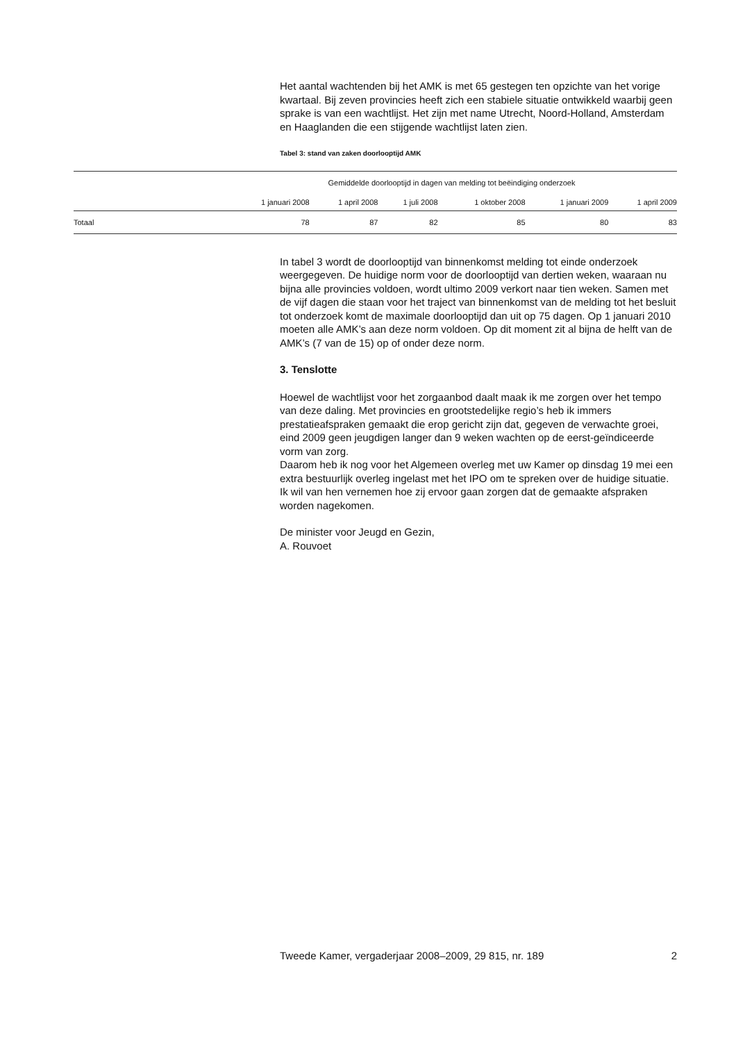Het aantal wachtenden bij het AMK is met 65 gestegen ten opzichte van het vorige kwartaal. Bij zeven provincies heeft zich een stabiele situatie ontwikkeld waarbij geen sprake is van een wachtlijst. Het zijn met name Utrecht, Noord-Holland, Amsterdam en Haaglanden die een stijgende wachtlijst laten zien.
Tabel 3: stand van zaken doorlooptijd AMK
| | Gemiddelde doorlooptijd in dagen van melding tot beëindiging onderzoek | | | | | |
| --- | --- | --- | --- | --- | --- | --- |
| | 1 januari 2008 | 1 april 2008 | 1 juli 2008 | 1 oktober 2008 | 1 januari 2009 | 1 april 2009 |
| Totaal | 78 | 87 | 82 | 85 | 80 | 83 |
In tabel 3 wordt de doorlooptijd van binnenkomst melding tot einde onderzoek weergegeven. De huidige norm voor de doorlooptijd van dertien weken, waaraan nu bijna alle provincies voldoen, wordt ultimo 2009 verkort naar tien weken. Samen met de vijf dagen die staan voor het traject van binnenkomst van de melding tot het besluit tot onderzoek komt de maximale doorlooptijd dan uit op 75 dagen. Op 1 januari 2010 moeten alle AMK’s aan deze norm voldoen. Op dit moment zit al bijna de helft van de AMK’s (7 van de 15) op of onder deze norm.
3. Tenslotte
Hoewel de wachtlijst voor het zorgaanbod daalt maak ik me zorgen over het tempo van deze daling. Met provincies en grootstedelijke regio’s heb ik immers prestatieafspraken gemaakt die erop gericht zijn dat, gegeven de verwachte groei, eind 2009 geen jeugdigen langer dan 9 weken wachten op de eerst-geïndiceerde vorm van zorg.
Daarom heb ik nog voor het Algemeen overleg met uw Kamer op dinsdag 19 mei een extra bestuurlijk overleg ingelast met het IPO om te spreken over de huidige situatie. Ik wil van hen vernemen hoe zij ervoor gaan zorgen dat de gemaakte afspraken worden nagekomen.
De minister voor Jeugd en Gezin,
A. Rouvoet
Tweede Kamer, vergaderjaar 2008–2009, 29 815, nr. 189 2